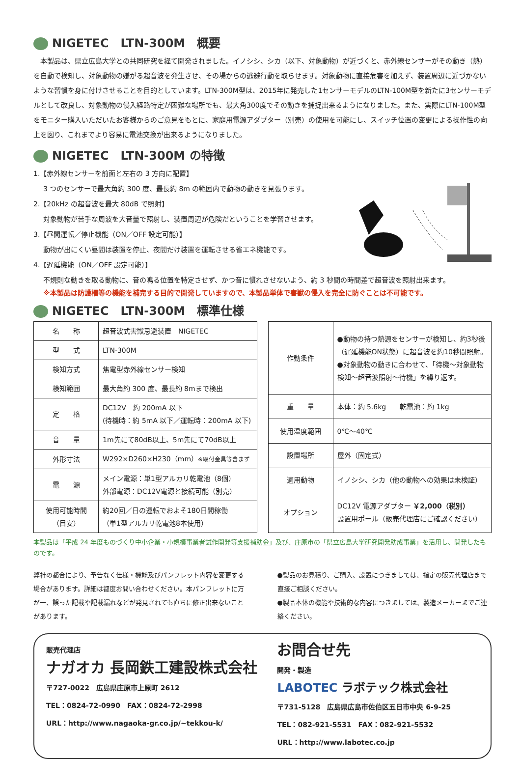NIGETEC　LTN-300M　概要
本製品は、県立広島大学との共同研究を経て開発されました。イノシシ、シカ（以下、対象動物）が近づくと、赤外線センサーがその動き（熱）を自動で検知し、対象動物の嫌がる超音波を発生させ、その場からの逃避行動を取らせます。対象動物に直接危害を加えず、装置周辺に近づかないような習慣を身に付けさせることを目的としています。LTN-300M型は、2015年に発売した1センサーモデルのLTN-100M型を新たに3センサーモデルとして改良し、対象動物の侵入経路特定が困難な場所でも、最大角300度でその動きを捕捉出来るようになりました。また、実際にLTN-100M型をモニター購入いただいたお客様からのご意見をもとに、家庭用電源アダプター（別売）の使用を可能にし、スイッチ位置の変更による操作性の向上を図り、これまでより容易に電池交換が出来るようになりました。
NIGETEC　LTN-300M の特徴
1.【赤外線センサーを前面と左右の 3 方向に配置】
3 つのセンサーで最大角約 300 度、最長約 8m の範囲内で動物の動きを見張ります。
2.【20kHz の超音波を最大 80dB で照射】
対象動物が苦手な周波を大音量で照射し、装置周辺が危険だということを学習させます。
3.【昼間運転／停止機能（ON／OFF 設定可能）】
動物が出にくい昼間は装置を停止、夜間だけ装置を運転させる省エネ機能です。
4.【遅延機能（ON／OFF 設定可能）】
不規則な動きを取る動物に、音の鳴る位置を特定させず、かつ音に慣れさせないよう、約 3 秒間の時間差で超音波を照射出来ます。
※本製品は防護柵等の機能を補完する目的で開発していますので、本製品単体で害獣の侵入を完全に防ぐことは不可能です。
NIGETEC　LTN-300M　標準仕様
| 名 称 | 超音波式害獣忌避装置 NIGETEC |
| 型 式 | LTN-300M |
| 検知方式 | 焦電型赤外線センサー検知 |
| 検知範囲 | 最大角約 300 度、最長約 8mまで検出 |
| 定 格 | DC12V 約 200mA 以下 (待機時：約 5mA 以下／運転時：200mA 以下) |
| 音 量 | 1m先にて80dB以上、5m先にて70dB以上 |
| 外形寸法 | W292×D260×H230（mm） ※取付金具等含まず |
| 電 源 | メイン電源：単1型アルカリ乾電池（8個） 外部電源：DC12V電源と接続可能（別売） |
| 使用可能時間 （目安） | 約20回／日の運転でおよそ180日間稼働 （単1型アルカリ乾電池8本使用） |
| 作動条件 | ●動物の持つ熱源をセンサーが検知し、約3秒後（遅延機能ON状態）に超音波を約10秒間照射。 ●対象動物の動きに合わせて、「待機～対象動物検知～超音波照射～待機」を繰り返す。 |
| 重 量 | 本体：約 5.6kg 乾電池：約 1kg |
| 使用温度範囲 | 0℃～40℃ |
| 設置場所 | 屋外（固定式） |
| 適用動物 | イノシシ、シカ（他の動物への効果は未検証） |
| オプション | DC12V 電源アダプター ￥2,000（税別） 設置用ポール（販売代理店にご確認ください） |
本製品は「平成 24 年度ものづくり中小企業・小規模事業者試作開発等支援補助金」及び、庄原市の「県立広島大学研究開発助成事業」を活用し、開発したものです。
弊社の都合により、予告なく仕様・機能及びパンフレット内容を変更する場合があります。詳細は都度お問い合わせください。本パンフレットに万が一、誤った記載や記載漏れなどが発見されても直ちに修正出来ないことがあります。
●製品のお見積り、ご購入、設置につきましては、指定の販売代理店まで直接ご相談ください。
●製品本体の機能や技術的な内容につきましては、製造メーカーまでご連絡ください。
販売代理店
ナガオカ 長岡鉄工建設株式会社
〒727-0022　広島県庄原市上原町 2612
TEL：0824-72-0990　FAX：0824-72-2998
URL：http://www.nagaoka-gr.co.jp/~tekkou-k/
お問合せ先
開発・製造
LABOTEC ラボテック株式会社
〒731-5128　広島県広島市佐伯区五日市中央 6-9-25
TEL：082-921-5531　FAX：082-921-5532
URL：http://www.labotec.co.jp